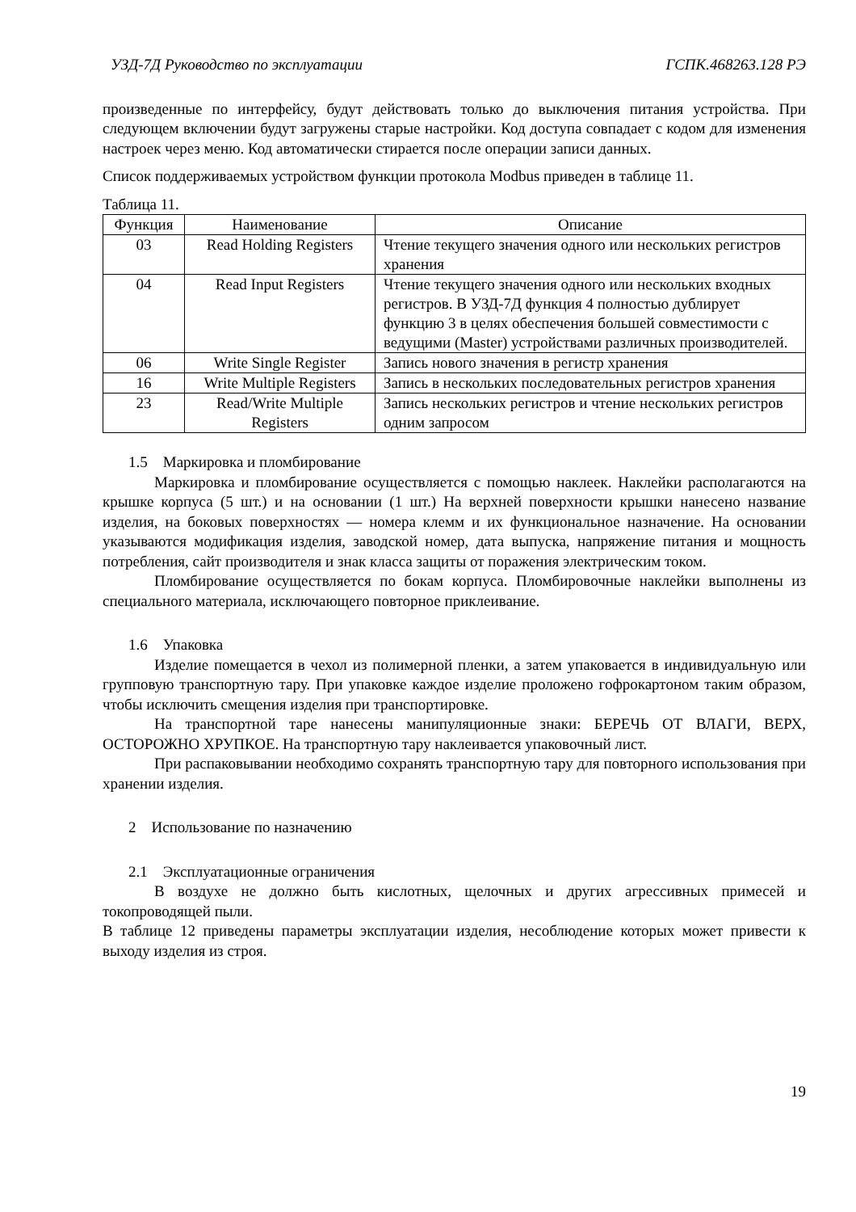УЗД-7Д Руководство по эксплуатации ГСПК.468263.128 РЭ
произведенные по интерфейсу, будут действовать только до выключения питания устройства. При следующем включении будут загружены старые настройки. Код доступа совпадает с кодом для изменения настроек через меню. Код автоматически стирается после операции записи данных.
Список поддерживаемых устройством функции протокола Modbus приведен в таблице 11.
Таблица 11.
| Функция | Наименование | Описание |
| --- | --- | --- |
| 03 | Read Holding Registers | Чтение текущего значения одного или нескольких регистров хранения |
| 04 | Read Input Registers | Чтение текущего значения одного или нескольких входных регистров. В УЗД-7Д функция 4 полностью дублирует функцию 3 в целях обеспечения большей совместимости с ведущими (Master) устройствами различных производителей. |
| 06 | Write Single Register | Запись нового значения в регистр хранения |
| 16 | Write Multiple Registers | Запись в нескольких последовательных регистров хранения |
| 23 | Read/Write Multiple Registers | Запись нескольких регистров и чтение нескольких регистров одним запросом |
1.5 Маркировка и пломбирование
Маркировка и пломбирование осуществляется с помощью наклеек. Наклейки располагаются на крышке корпуса (5 шт.) и на основании (1 шт.) На верхней поверхности крышки нанесено название изделия, на боковых поверхностях — номера клемм и их функциональное назначение. На основании указываются модификация изделия, заводской номер, дата выпуска, напряжение питания и мощность потребления, сайт производителя и знак класса защиты от поражения электрическим током.
Пломбирование осуществляется по бокам корпуса. Пломбировочные наклейки выполнены из специального материала, исключающего повторное приклеивание.
1.6 Упаковка
Изделие помещается в чехол из полимерной пленки, а затем упаковается в индивидуальную или групповую транспортную тару. При упаковке каждое изделие проложено гофрокартоном таким образом, чтобы исключить смещения изделия при транспортировке.
На транспортной таре нанесены манипуляционные знаки: БЕРЕЧЬ ОТ ВЛАГИ, ВЕРХ, ОСТОРОЖНО ХРУПКОЕ. На транспортную тару наклеивается упаковочный лист.
При распаковывании необходимо сохранять транспортную тару для повторного использования при хранении изделия.
2 Использование по назначению
2.1 Эксплуатационные ограничения
В воздухе не должно быть кислотных, щелочных и других агрессивных примесей и токопроводящей пыли.
В таблице 12 приведены параметры эксплуатации изделия, несоблюдение которых может привести к выходу изделия из строя.
19